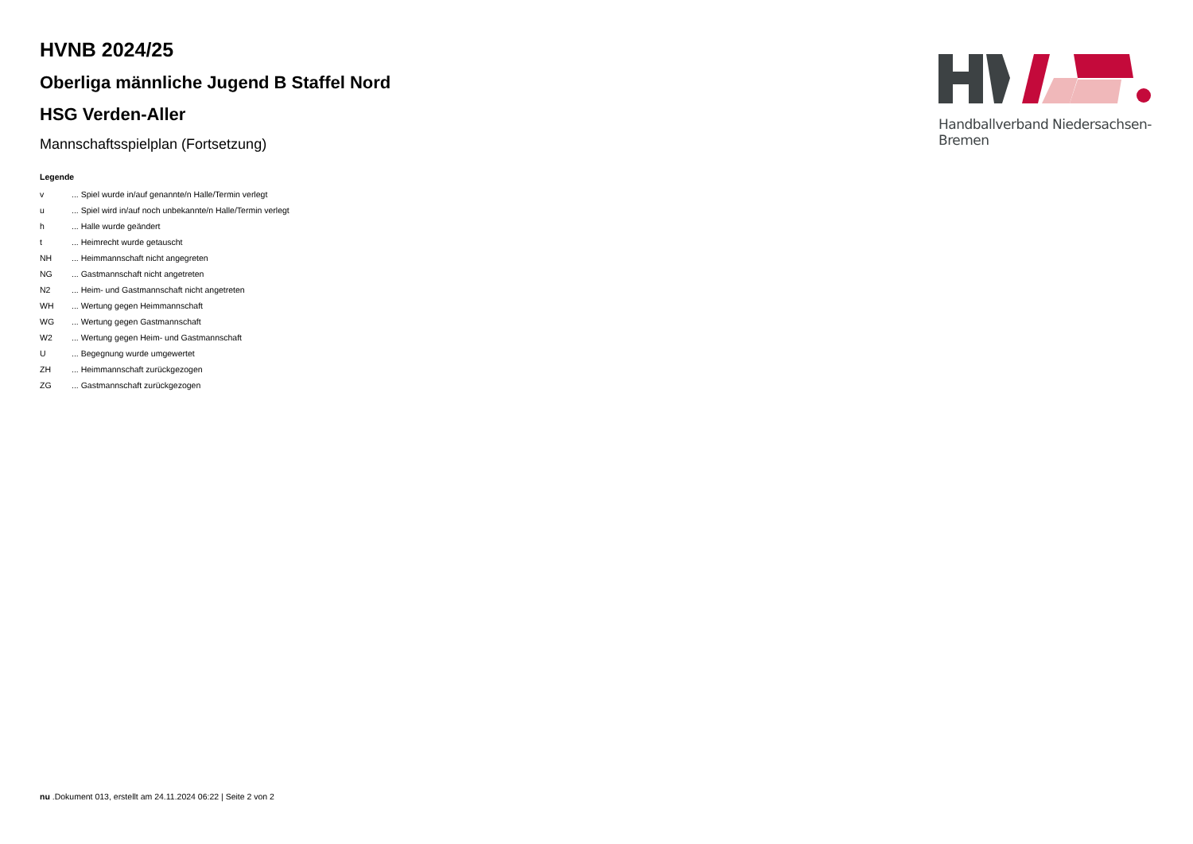HVNB 2024/25
Oberliga männliche Jugend B Staffel Nord
HSG Verden-Aller
Mannschaftsspielplan (Fortsetzung)
Legende
| v | ... Spiel wurde in/auf genannte/n Halle/Termin verlegt |
| u | ... Spiel wird in/auf noch unbekannte/n Halle/Termin verlegt |
| h | ... Halle wurde geändert |
| t | ... Heimrecht wurde getauscht |
| NH | ... Heimmannschaft nicht angegreten |
| NG | ... Gastmannschaft nicht angetreten |
| N2 | ... Heim- und Gastmannschaft nicht angetreten |
| WH | ... Wertung gegen Heimmannschaft |
| WG | ... Wertung gegen Gastmannschaft |
| W2 | ... Wertung gegen Heim- und Gastmannschaft |
| U | ... Begegnung wurde umgewertet |
| ZH | ... Heimmannschaft zurückgezogen |
| ZG | ... Gastmannschaft zurückgezogen |
Handballverband Niedersachsen-Bremen
nu .Dokument 013, erstellt am 24.11.2024 06:22 | Seite 2 von 2